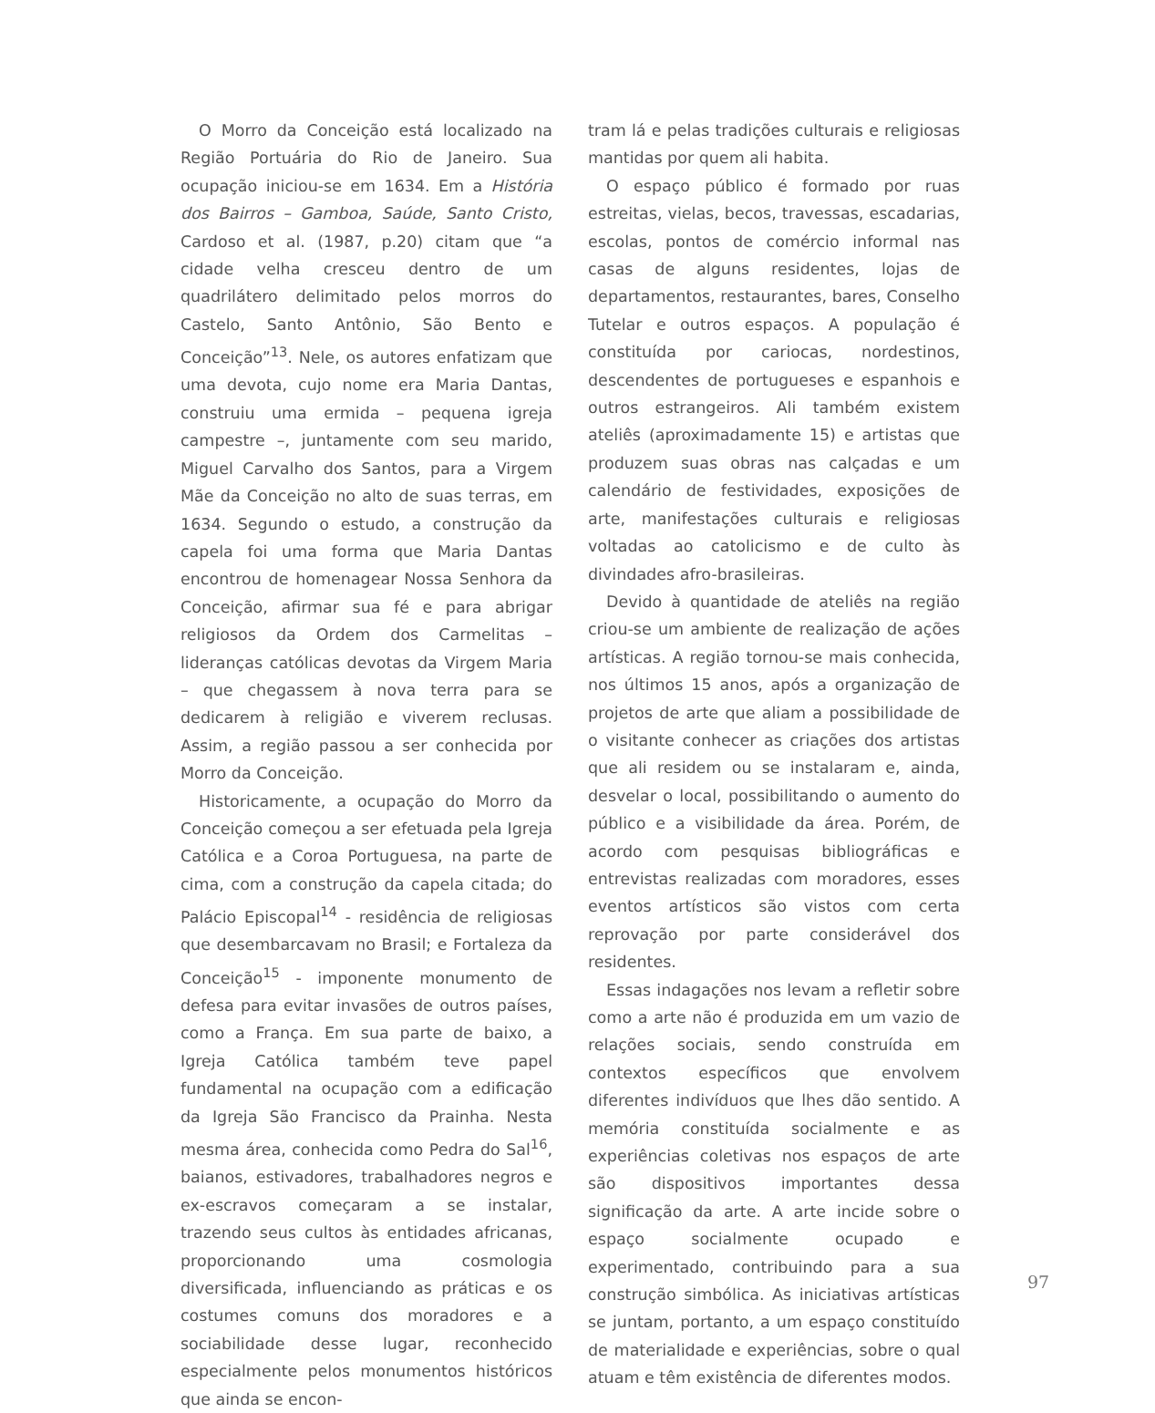O Morro da Conceição está localizado na Região Portuária do Rio de Janeiro. Sua ocupação iniciou-se em 1634. Em a História dos Bairros – Gamboa, Saúde, Santo Cristo, Cardoso et al. (1987, p.20) citam que “a cidade velha cresceu dentro de um quadrilátero delimitado pelos morros do Castelo, Santo Antônio, São Bento e Conceição”<sup>13</sup>. Nele, os autores enfatizam que uma devota, cujo nome era Maria Dantas, construiu uma ermida – pequena igreja campestre –, juntamente com seu marido, Miguel Carvalho dos Santos, para a Virgem Mãe da Conceição no alto de suas terras, em 1634. Segundo o estudo, a construção da capela foi uma forma que Maria Dantas encontrou de homenagear Nossa Senhora da Conceição, afirmar sua fé e para abrigar religiosos da Ordem dos Carmelitas – lideranças católicas devotas da Virgem Maria – que chegassem à nova terra para se dedicarem à religião e viverem reclusas. Assim, a região passou a ser conhecida por Morro da Conceição.
Historicamente, a ocupação do Morro da Conceição começou a ser efetuada pela Igreja Católica e a Coroa Portuguesa, na parte de cima, com a construção da capela citada; do Palácio Episcopal<sup>14</sup> - residência de religiosas que desembarcavam no Brasil; e Fortaleza da Conceição<sup>15</sup> - imponente monumento de defesa para evitar invasões de outros países, como a França. Em sua parte de baixo, a Igreja Católica também teve papel fundamental na ocupação com a edificação da Igreja São Francisco da Prainha. Nesta mesma área, conhecida como Pedra do Sal<sup>16</sup>, baianos, estivadores, trabalhadores negros e ex-escravos começaram a se instalar, trazendo seus cultos às entidades africanas, proporcionando uma cosmologia diversificada, influenciando as práticas e os costumes comuns dos moradores e a sociabilidade desse lugar, reconhecido especialmente pelos monumentos históricos que ainda se encon-
tram lá e pelas tradições culturais e religiosas mantidas por quem ali habita.
O espaço público é formado por ruas estreitas, vielas, becos, travessas, escadarias, escolas, pontos de comércio informal nas casas de alguns residentes, lojas de departamentos, restaurantes, bares, Conselho Tutelar e outros espaços. A população é constituída por cariocas, nordestinos, descendentes de portugueses e espanhois e outros estrangeiros. Ali também existem ateliês (aproximadamente 15) e artistas que produzem suas obras nas calçadas e um calendário de festividades, exposições de arte, manifestações culturais e religiosas voltadas ao catolicismo e de culto às divindades afro-brasileiras.
Devido à quantidade de ateliês na região criou-se um ambiente de realização de ações artísticas. A região tornou-se mais conhecida, nos últimos 15 anos, após a organização de projetos de arte que aliam a possibilidade de o visitante conhecer as criações dos artistas que ali residem ou se instalaram e, ainda, desvelar o local, possibilitando o aumento do público e a visibilidade da área. Porém, de acordo com pesquisas bibliográficas e entrevistas realizadas com moradores, esses eventos artísticos são vistos com certa reprovação por parte considerável dos residentes.
Essas indagações nos levam a refletir sobre como a arte não é produzida em um vazio de relações sociais, sendo construída em contextos específicos que envolvem diferentes indivíduos que lhes dão sentido. A memória constituída socialmente e as experiências coletivas nos espaços de arte são dispositivos importantes dessa significação da arte. A arte incide sobre o espaço socialmente ocupado e experimentado, contribuindo para a sua construção simbólica. As iniciativas artísticas se juntam, portanto, a um espaço constituído de materialidade e experiências, sobre o qual atuam e têm existência de diferentes modos.
97